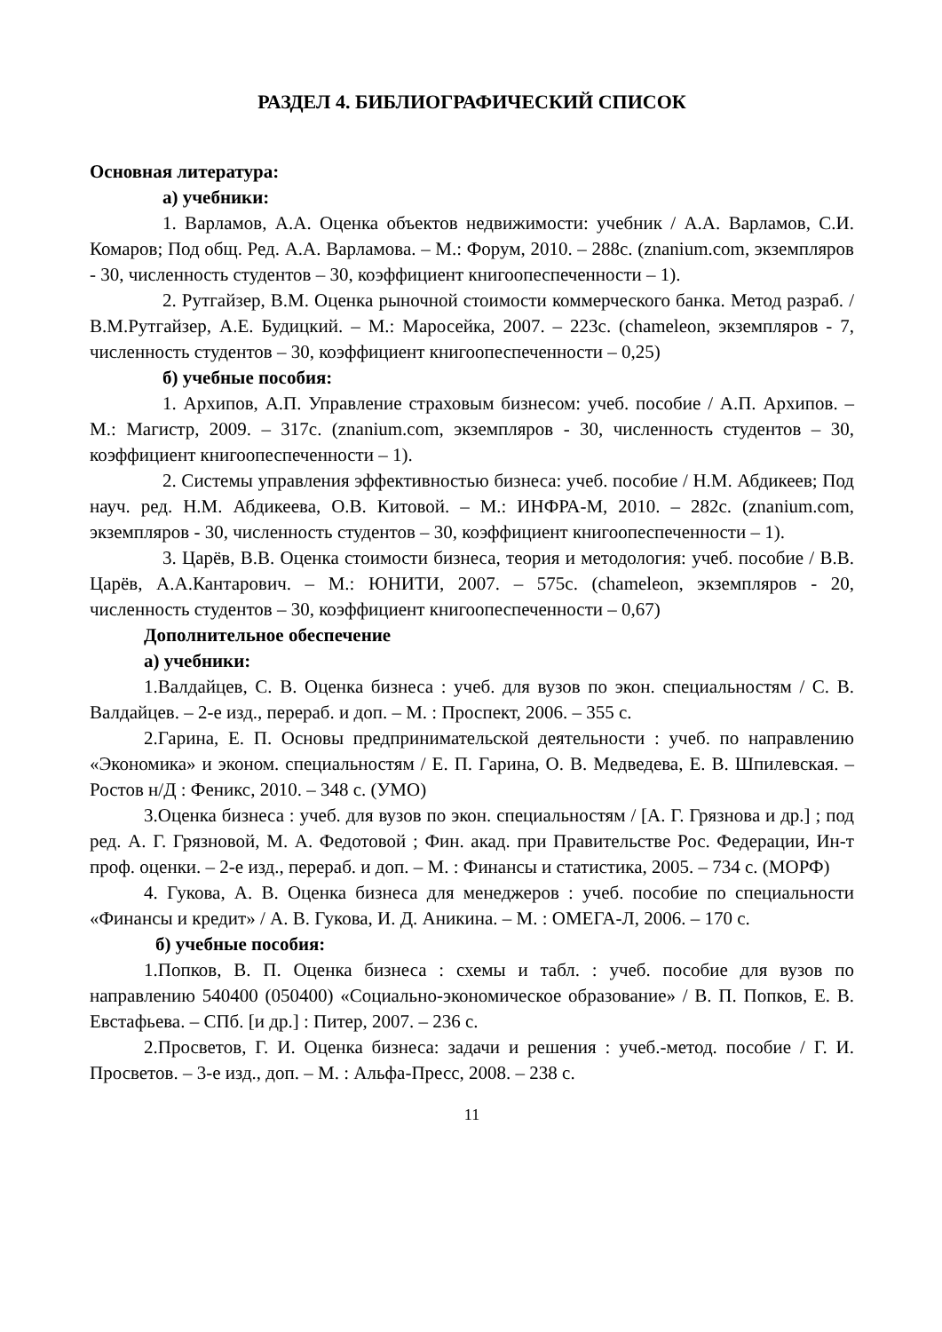РАЗДЕЛ 4. БИБЛИОГРАФИЧЕСКИЙ СПИСОК
Основная литература:
а) учебники:
1. Варламов, А.А. Оценка объектов недвижимости: учебник / А.А. Варламов, С.И. Комаров; Под общ. Ред. А.А. Варламова. – М.: Форум, 2010. – 288с. (znanium.com, экземпляров - 30, численность студентов – 30, коэффициент книгоопеспеченности – 1).
2. Рутгайзер, В.М. Оценка рыночной стоимости коммерческого банка. Метод разраб. / В.М.Рутгайзер, А.Е. Будицкий. – М.: Маросейка, 2007. – 223с. (chameleon, экземпляров - 7, численность студентов – 30, коэффициент книгоопеспеченности – 0,25)
б) учебные пособия:
1. Архипов, А.П. Управление страховым бизнесом: учеб. пособие / А.П. Архипов. – М.: Магистр, 2009. – 317с. (znanium.com, экземпляров - 30, численность студентов – 30, коэффициент книгоопеспеченности – 1).
2. Системы управления эффективностью бизнеса: учеб. пособие / Н.М. Абдикеев; Под науч. ред. Н.М. Абдикеева, О.В. Китовой. – М.: ИНФРА-М, 2010. – 282с. (znanium.com, экземпляров - 30, численность студентов – 30, коэффициент книгоопеспеченности – 1).
3. Царёв, В.В. Оценка стоимости бизнеса, теория и методология: учеб. пособие / В.В. Царёв, А.А.Кантарович. – М.: ЮНИТИ, 2007. – 575с. (chameleon, экземпляров - 20, численность студентов – 30, коэффициент книгоопеспеченности – 0,67)
Дополнительное обеспечение
а) учебники:
1.Валдайцев, С. В. Оценка бизнеса : учеб. для вузов по экон. специальностям / С. В. Валдайцев. – 2-е изд., перераб. и доп. – М. : Проспект, 2006. – 355 с.
2.Гарина, Е. П. Основы предпринимательской деятельности : учеб. по направлению «Экономика» и эконом. специальностям / Е. П. Гарина, О. В. Медведева, Е. В. Шпилевская. – Ростов н/Д : Феникс, 2010. – 348 с. (УМО)
3.Оценка бизнеса : учеб. для вузов по экон. специальностям / [А. Г. Грязнова и др.] ; под ред. А. Г. Грязновой, М. А. Федотовой ; Фин. акад. при Правительстве Рос. Федерации, Ин-т проф. оценки. – 2-е изд., перераб. и доп. – М. : Финансы и статистика, 2005. – 734 с. (МОРФ)
4. Гукова, А. В. Оценка бизнеса для менеджеров : учеб. пособие по специальности «Финансы и кредит» / А. В. Гукова, И. Д. Аникина. – М. : ОМЕГА-Л, 2006. – 170 с.
б) учебные пособия:
1.Попков, В. П. Оценка бизнеса : схемы и табл. : учеб. пособие для вузов по направлению 540400 (050400) «Социально-экономическое образование» / В. П. Попков, Е. В. Евстафьева. – СПб. [и др.] : Питер, 2007. – 236 с.
2.Просветов, Г. И. Оценка бизнеса: задачи и решения : учеб.-метод. пособие / Г. И. Просветов. – 3-е изд., доп. – М. : Альфа-Пресс, 2008. – 238 с.
11